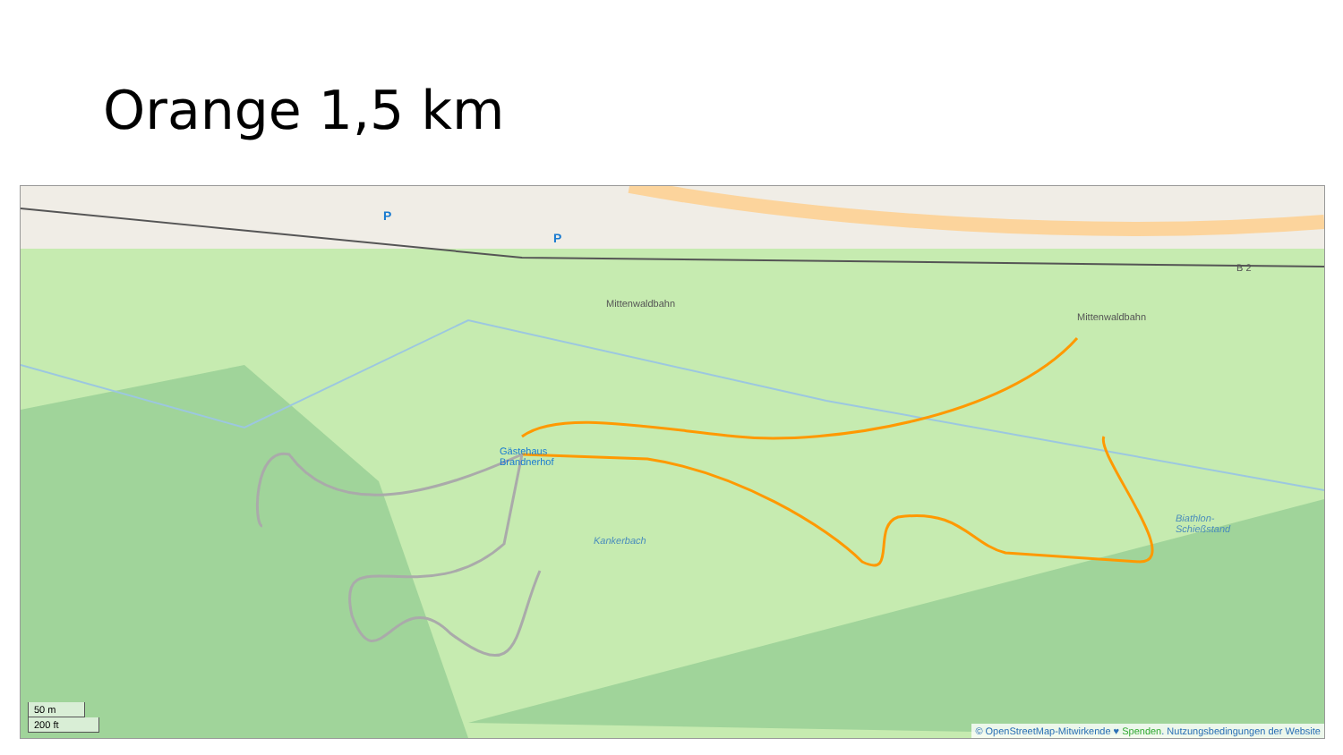Orange 1,5 km
Mittenwaldbahn
Mittenwaldbahn
B 2
Gästehaus
Brandnerhof
Kankerbach
Biathlon-
Schießstand
P
P
50 m
200 ft
© OpenStreetMap-Mitwirkende ♥ Spenden. Nutzungsbedingungen der Website